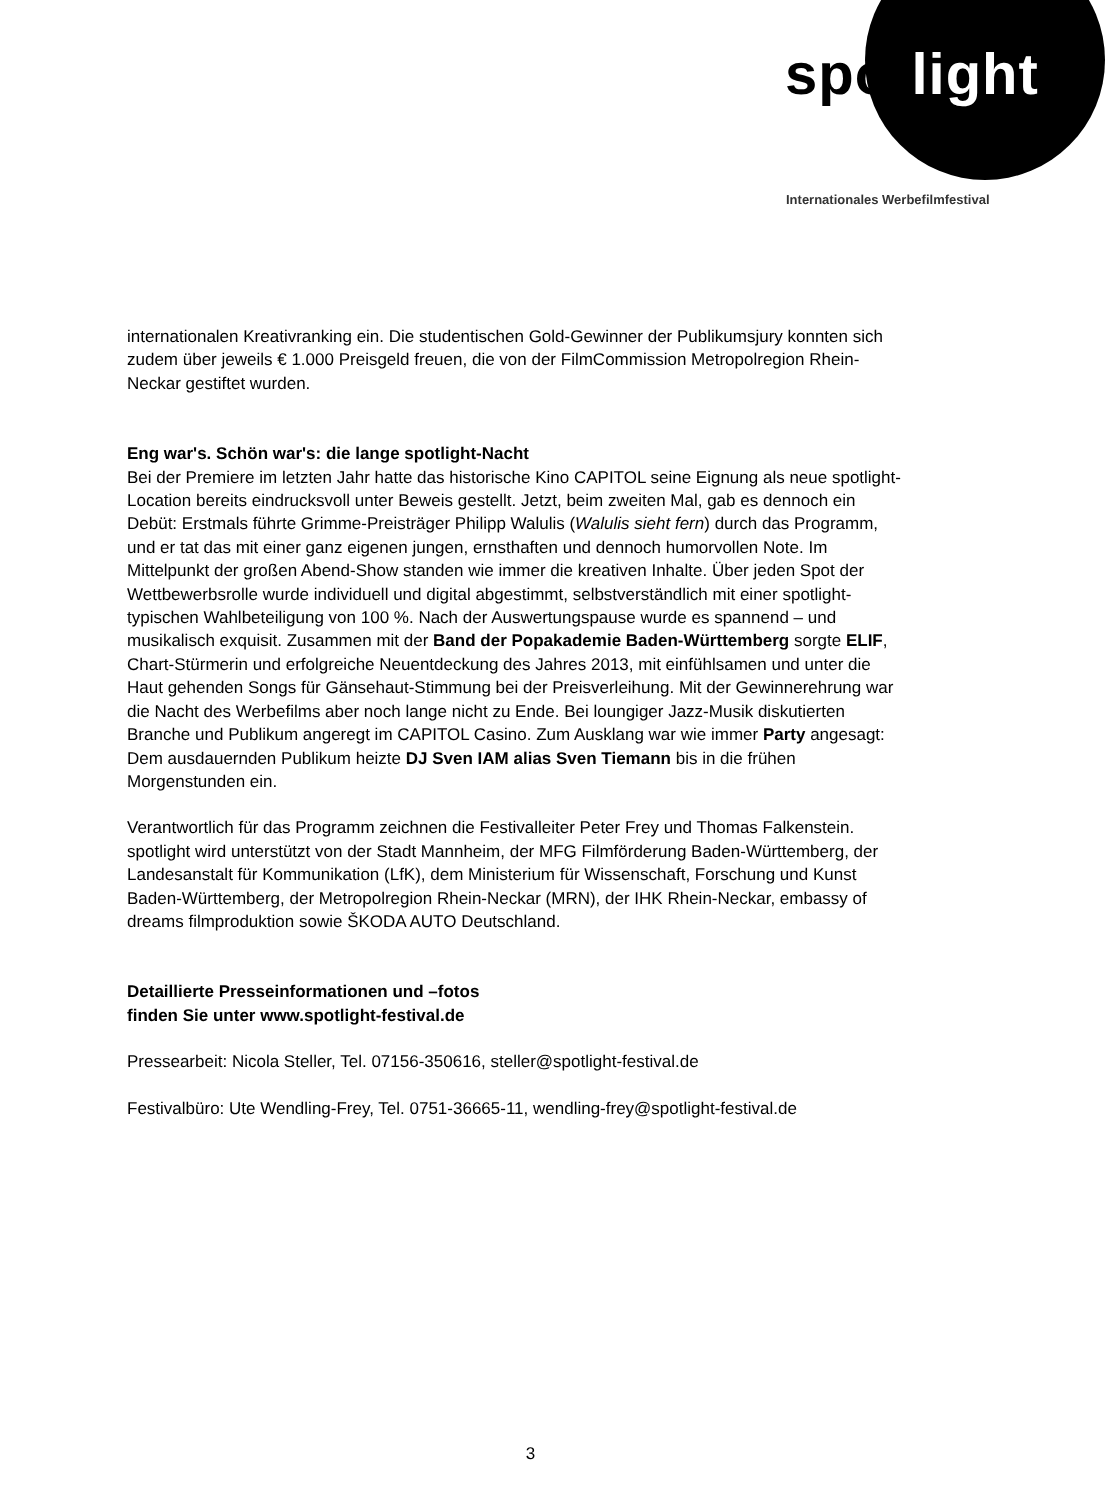spot light
Internationales Werbefilmfestival
internationalen Kreativranking ein. Die studentischen Gold-Gewinner der Publikumsjury konnten sich zudem über jeweils € 1.000 Preisgeld freuen, die von der FilmCommission Metropolregion Rhein-Neckar gestiftet wurden.
Eng war's. Schön war's: die lange spotlight-Nacht
Bei der Premiere im letzten Jahr hatte das historische Kino CAPITOL seine Eignung als neue spotlight-Location bereits eindrucksvoll unter Beweis gestellt. Jetzt, beim zweiten Mal, gab es dennoch ein Debüt: Erstmals führte Grimme-Preisträger Philipp Walulis (Walulis sieht fern) durch das Programm, und er tat das mit einer ganz eigenen jungen, ernsthaften und dennoch humorvollen Note. Im Mittelpunkt der großen Abend-Show standen wie immer die kreativen Inhalte. Über jeden Spot der Wettbewerbsrolle wurde individuell und digital abgestimmt, selbstverständlich mit einer spotlight-typischen Wahlbeteiligung von 100 %. Nach der Auswertungspause wurde es spannend – und musikalisch exquisit. Zusammen mit der Band der Popakademie Baden-Württemberg sorgte ELIF, Chart-Stürmerin und erfolgreiche Neuentdeckung des Jahres 2013, mit einfühlsamen und unter die Haut gehenden Songs für Gänsehaut-Stimmung bei der Preisverleihung. Mit der Gewinnerehrung war die Nacht des Werbefilms aber noch lange nicht zu Ende. Bei loungiger Jazz-Musik diskutierten Branche und Publikum angeregt im CAPITOL Casino. Zum Ausklang war wie immer Party angesagt: Dem ausdauernden Publikum heizte DJ Sven IAM alias Sven Tiemann bis in die frühen Morgenstunden ein.
Verantwortlich für das Programm zeichnen die Festivalleiter Peter Frey und Thomas Falkenstein. spotlight wird unterstützt von der Stadt Mannheim, der MFG Filmförderung Baden-Württemberg, der Landesanstalt für Kommunikation (LfK), dem Ministerium für Wissenschaft, Forschung und Kunst Baden-Württemberg, der Metropolregion Rhein-Neckar (MRN), der IHK Rhein-Neckar, embassy of dreams filmproduktion sowie ŠKODA AUTO Deutschland.
Detaillierte Presseinformationen und –fotos
finden Sie unter www.spotlight-festival.de
Pressearbeit: Nicola Steller, Tel. 07156-350616, steller@spotlight-festival.de
Festivalbüro: Ute Wendling-Frey, Tel. 0751-36665-11, wendling-frey@spotlight-festival.de
3